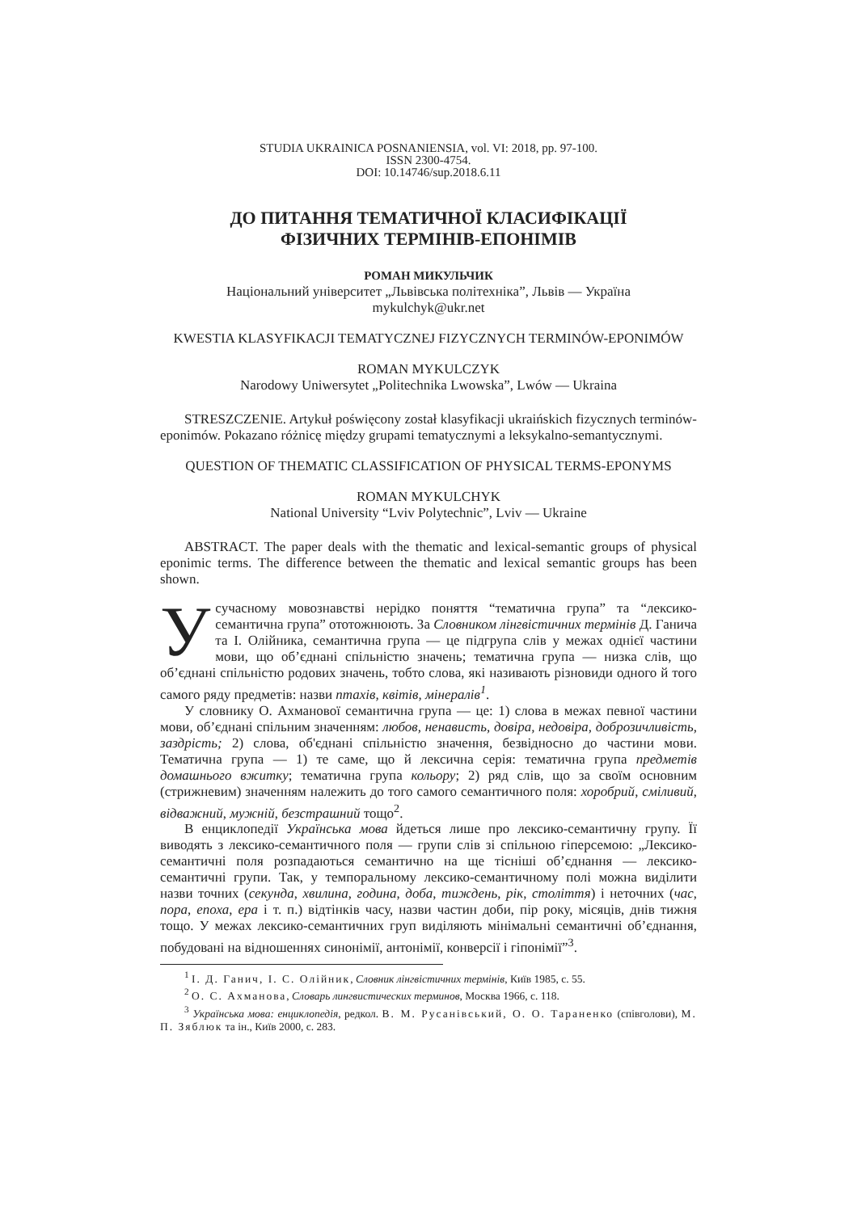STUDIA UKRAINICA POSNANIENSIA, vol. VI: 2018, pp. 97-100.
ISSN 2300-4754.
DOI: 10.14746/sup.2018.6.11
ДО ПИТАННЯ ТЕМАТИЧНОЇ КЛАСИФІКАЦІЇ
ФІЗИЧНИХ ТЕРМІНІВ-ЕПОНІМІВ
РОМАН МИКУЛЬЧИК
Національний університет „Львівська політехніка”, Львів — Україна
mykulchyk@ukr.net
KWESTIA KLASYFIKACJI TEMATYCZNEJ FIZYCZNYCH TERMINÓW-EPONIMÓW
ROMAN MYKULCZYK
Narodowy Uniwersytet „Politechnika Lwowska”, Lwów — Ukraina
STRESZCZENIE. Artykuł poświęcony został klasyfikacji ukraińskich fizycznych terminów-eponimów. Pokazano różnicę między grupami tematycznymi a leksykalno-semantycznymi.
QUESTION OF THEMATIC CLASSIFICATION OF PHYSICAL TERMS-EPONYMS
ROMAN MYKULCHYK
National University “Lviv Polytechnic”, Lviv — Ukraine
ABSTRACT. The paper deals with the thematic and lexical-semantic groups of physical eponimic terms. The difference between the thematic and lexical semantic groups has been shown.
Усучасному мовознавстві нерідко поняття “тематична група” та “лексико-семантична група” ототожнюють. За Словником лінгвістичних термінів Д. Ганича та І. Олійника, семантична група — це підгрупа слів у межах однієї частини мови, що об’єднані спільністю значень; тематична група — низка слів, що об’єднані спільністю родових значень, тобто слова, які називають різновиди одного й того самого ряду предметів: назви птахів, квітів, мінералів<sup>1</sup>.
У словнику О. Ахманової семантична група — це: 1) слова в межах певної частини мови, об’єднані спільним значенням: любов, ненависть, довіра, недовіра, доброзичливість, заздрість; 2) слова, об'єднані спільністю значення, безвідносно до частини мови. Тематична група — 1) те саме, що й лексична серія: тематична група предметів домашнього вжитку; тематична група кольору; 2) ряд слів, що за своїм основним (стрижневим) значенням належить до того самого семантичного поля: хоробрий, сміливий, відважний, мужній, безстрашний тощо<sup>2</sup>.
В енциклопедії Українська мова йдеться лише про лексико-семантичну групу. Її виводять з лексико-семантичного поля — групи слів зі спільною гіперсемою: „Лексико-семантичні поля розпадаються семантично на ще тісніші об’єднання — лексико-семантичні групи. Так, у темпоральному лексико-семантичному полі можна виділити назви точних (секунда, хвилина, година, доба, тиждень, рік, століття) і неточних (час, пора, епоха, ера і т. п.) відтінків часу, назви частин доби, пір року, місяців, днів тижня тощо. У межах лексико-семантичних груп виділяють мінімальні семантичні об’єднання, побудовані на відношеннях синонімії, антонімії, конверсії і гіпонімії”<sup>3</sup>.
<sup>1</sup> І. Д. Ганич, І. С. Олійник, Словник лінгвістичних термінів, Київ 1985, с. 55.
<sup>2</sup> О. С. Ахманова, Словарь лингвистических терминов, Москва 1966, с. 118.
<sup>3</sup> Українська мова: енциклопедія, редкол. В. М. Русанівський, О. О. Тараненко (співголови), М. П. Зяблюк та ін., Київ 2000, с. 283.